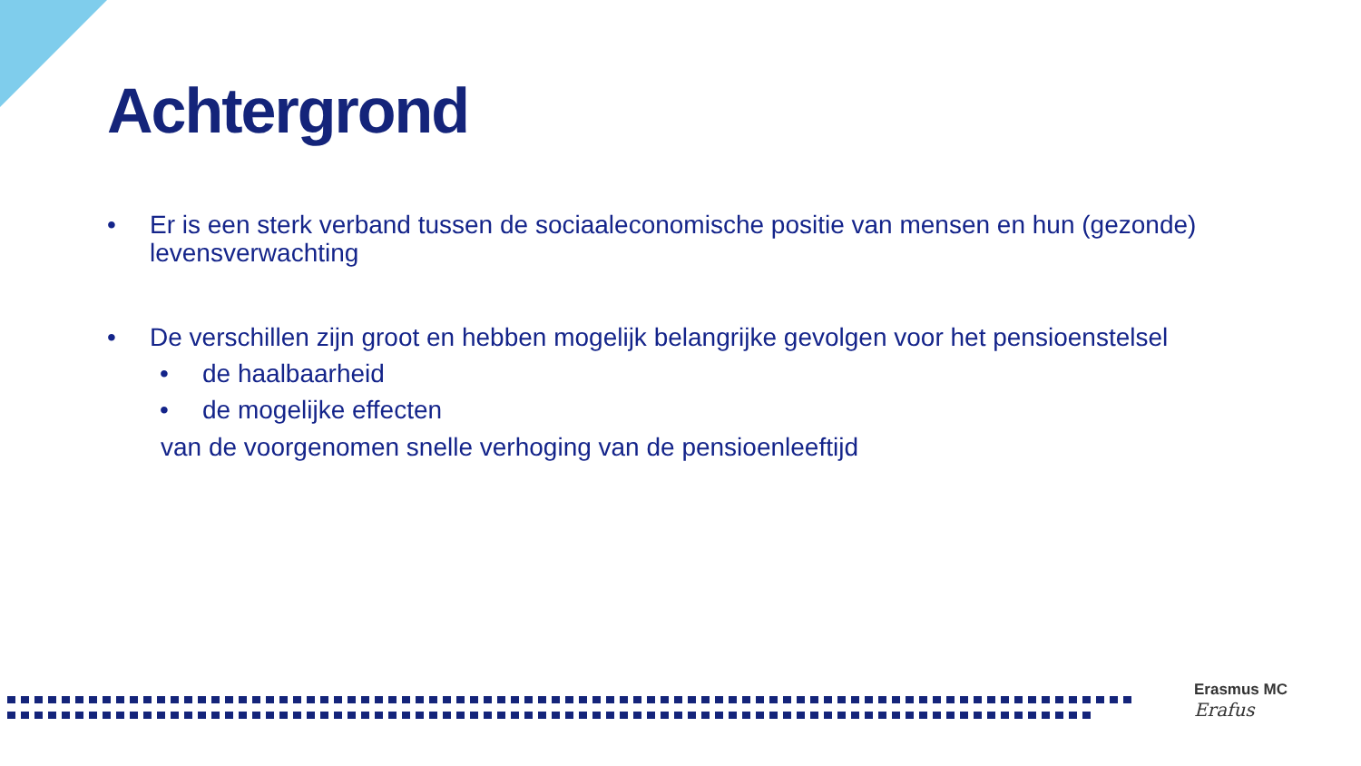Achtergrond
• Er is een sterk verband tussen de sociaaleconomische positie van mensen en hun (gezonde) levensverwachting
• De verschillen zijn groot en hebben mogelijk belangrijke gevolgen voor het pensioenstelsel
• de haalbaarheid
• de mogelijke effecten
van de voorgenomen snelle verhoging van de pensioenleeftijd
Erasmus MC
Erafus